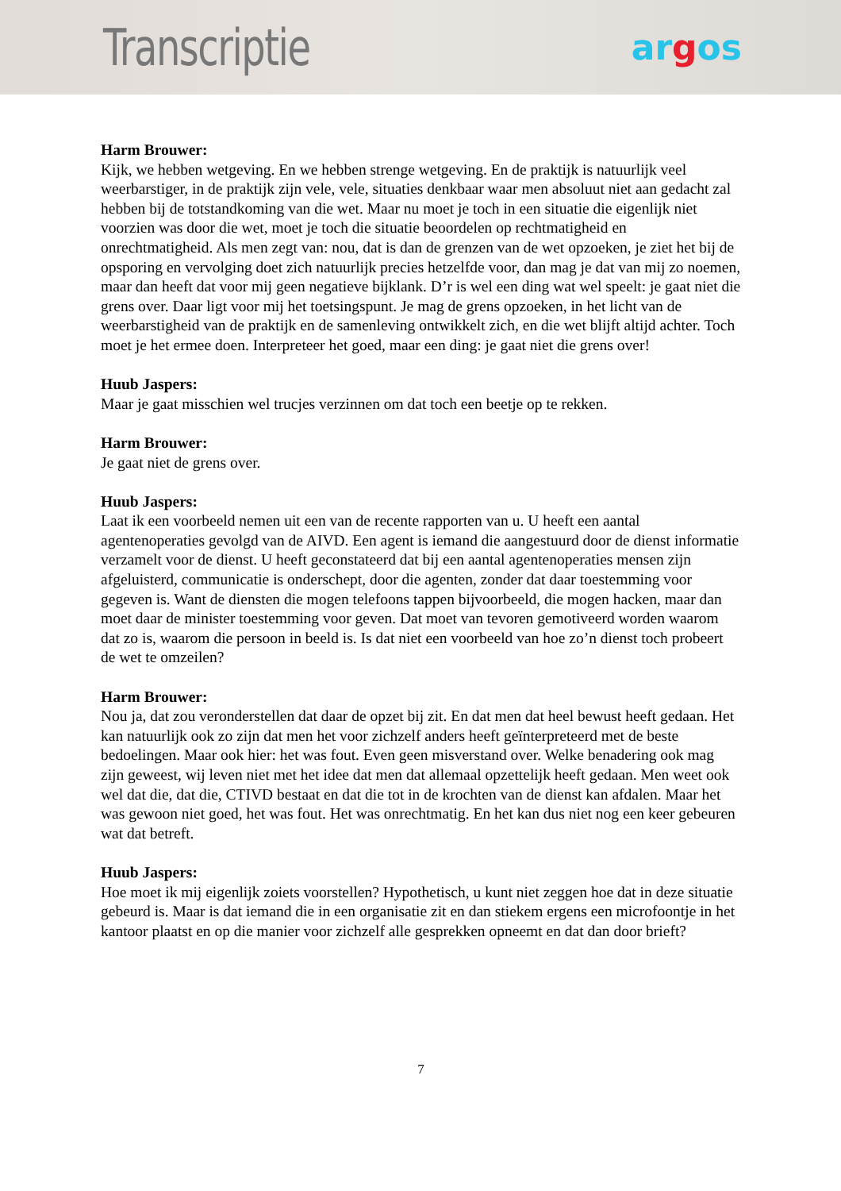Transcriptie
argos
Harm Brouwer:
Kijk, we hebben wetgeving. En we hebben strenge wetgeving. En de praktijk is natuurlijk veel weerbarstiger, in de praktijk zijn vele, vele, situaties denkbaar waar men absoluut niet aan gedacht zal hebben bij de totstandkoming van die wet. Maar nu moet je toch in een situatie die eigenlijk niet voorzien was door die wet, moet je toch die situatie beoordelen op rechtmatigheid en onrechtmatigheid. Als men zegt van: nou, dat is dan de grenzen van de wet opzoeken, je ziet het bij de opsporing en vervolging doet zich natuurlijk precies hetzelfde voor, dan mag je dat van mij zo noemen, maar dan heeft dat voor mij geen negatieve bijklank. D’r is wel een ding wat wel speelt: je gaat niet die grens over. Daar ligt voor mij het toetsingspunt. Je mag de grens opzoeken, in het licht van de weerbarstigheid van de praktijk en de samenleving ontwikkelt zich, en die wet blijft altijd achter. Toch moet je het ermee doen. Interpreteer het goed, maar een ding: je gaat niet die grens over!
Huub Jaspers:
Maar je gaat misschien wel trucjes verzinnen om dat toch een beetje op te rekken.
Harm Brouwer:
Je gaat niet de grens over.
Huub Jaspers:
Laat ik een voorbeeld nemen uit een van de recente rapporten van u. U heeft een aantal agentenoperaties gevolgd van de AIVD. Een agent is iemand die aangestuurd door de dienst informatie verzamelt voor de dienst. U heeft geconstateerd dat bij een aantal agentenoperaties mensen zijn afgeluisterd, communicatie is onderschept, door die agenten, zonder dat daar toestemming voor gegeven is. Want de diensten die mogen telefoons tappen bijvoorbeeld, die mogen hacken, maar dan moet daar de minister toestemming voor geven. Dat moet van tevoren gemotiveerd worden waarom dat zo is, waarom die persoon in beeld is. Is dat niet een voorbeeld van hoe zo’n dienst toch probeert de wet te omzeilen?
Harm Brouwer:
Nou ja, dat zou veronderstellen dat daar de opzet bij zit. En dat men dat heel bewust heeft gedaan. Het kan natuurlijk ook zo zijn dat men het voor zichzelf anders heeft geïnterpreteerd met de beste bedoelingen. Maar ook hier: het was fout. Even geen misverstand over. Welke benadering ook mag zijn geweest, wij leven niet met het idee dat men dat allemaal opzettelijk heeft gedaan. Men weet ook wel dat die, dat die, CTIVD bestaat en dat die tot in de krochten van de dienst kan afdalen. Maar het was gewoon niet goed, het was fout. Het was onrechtmatig. En het kan dus niet nog een keer gebeuren wat dat betreft.
Huub Jaspers:
Hoe moet ik mij eigenlijk zoiets voorstellen? Hypothetisch, u kunt niet zeggen hoe dat in deze situatie gebeurd is. Maar is dat iemand die in een organisatie zit en dan stiekem ergens een microfoontje in het kantoor plaatst en op die manier voor zichzelf alle gesprekken opneemt en dat dan door brieft?
7